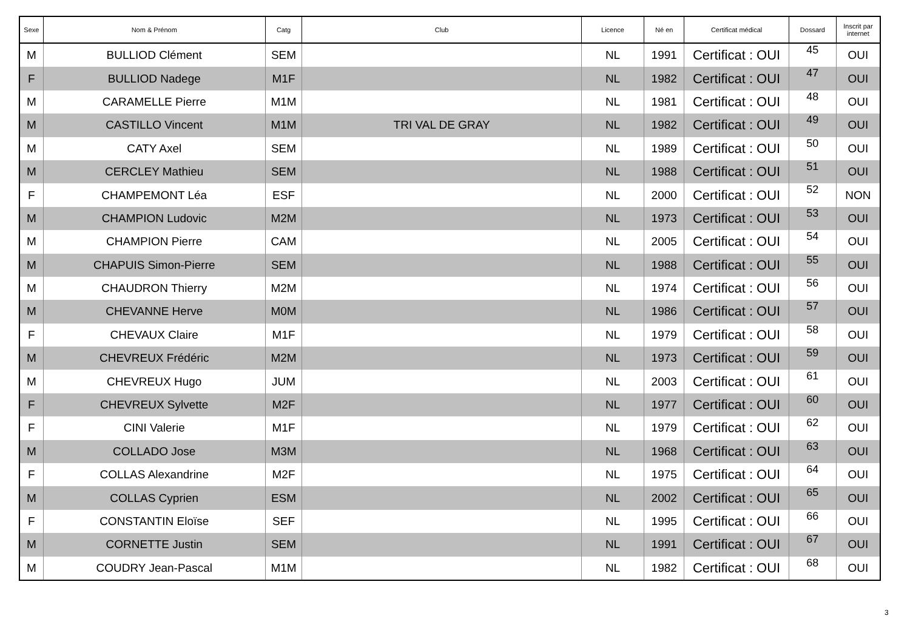| Sexe | Nom & Prénom | Catg | Club | Licence | Né en | Certificat médical | Dossard | Inscrit par internet |
| --- | --- | --- | --- | --- | --- | --- | --- | --- |
| M | BULLIOD Clément | SEM | | NL | 1991 | Certificat : OUI | 45 | OUI |
| F | BULLIOD Nadege | M1F | | NL | 1982 | Certificat : OUI | 47 | OUI |
| M | CARAMELLE Pierre | M1M | | NL | 1981 | Certificat : OUI | 48 | OUI |
| M | CASTILLO Vincent | M1M | TRI VAL DE GRAY | NL | 1982 | Certificat : OUI | 49 | OUI |
| M | CATY Axel | SEM | | NL | 1989 | Certificat : OUI | 50 | OUI |
| M | CERCLEY Mathieu | SEM | | NL | 1988 | Certificat : OUI | 51 | OUI |
| F | CHAMPEMONT Léa | ESF | | NL | 2000 | Certificat : OUI | 52 | NON |
| M | CHAMPION Ludovic | M2M | | NL | 1973 | Certificat : OUI | 53 | OUI |
| M | CHAMPION Pierre | CAM | | NL | 2005 | Certificat : OUI | 54 | OUI |
| M | CHAPUIS Simon-Pierre | SEM | | NL | 1988 | Certificat : OUI | 55 | OUI |
| M | CHAUDRON Thierry | M2M | | NL | 1974 | Certificat : OUI | 56 | OUI |
| M | CHEVANNE Herve | M0M | | NL | 1986 | Certificat : OUI | 57 | OUI |
| F | CHEVAUX Claire | M1F | | NL | 1979 | Certificat : OUI | 58 | OUI |
| M | CHEVREUX Frédéric | M2M | | NL | 1973 | Certificat : OUI | 59 | OUI |
| M | CHEVREUX Hugo | JUM | | NL | 2003 | Certificat : OUI | 61 | OUI |
| F | CHEVREUX Sylvette | M2F | | NL | 1977 | Certificat : OUI | 60 | OUI |
| F | CINI Valerie | M1F | | NL | 1979 | Certificat : OUI | 62 | OUI |
| M | COLLADO Jose | M3M | | NL | 1968 | Certificat : OUI | 63 | OUI |
| F | COLLAS Alexandrine | M2F | | NL | 1975 | Certificat : OUI | 64 | OUI |
| M | COLLAS Cyprien | ESM | | NL | 2002 | Certificat : OUI | 65 | OUI |
| F | CONSTANTIN Eloïse | SEF | | NL | 1995 | Certificat : OUI | 66 | OUI |
| M | CORNETTE Justin | SEM | | NL | 1991 | Certificat : OUI | 67 | OUI |
| M | COUDRY Jean-Pascal | M1M | | NL | 1982 | Certificat : OUI | 68 | OUI |
3